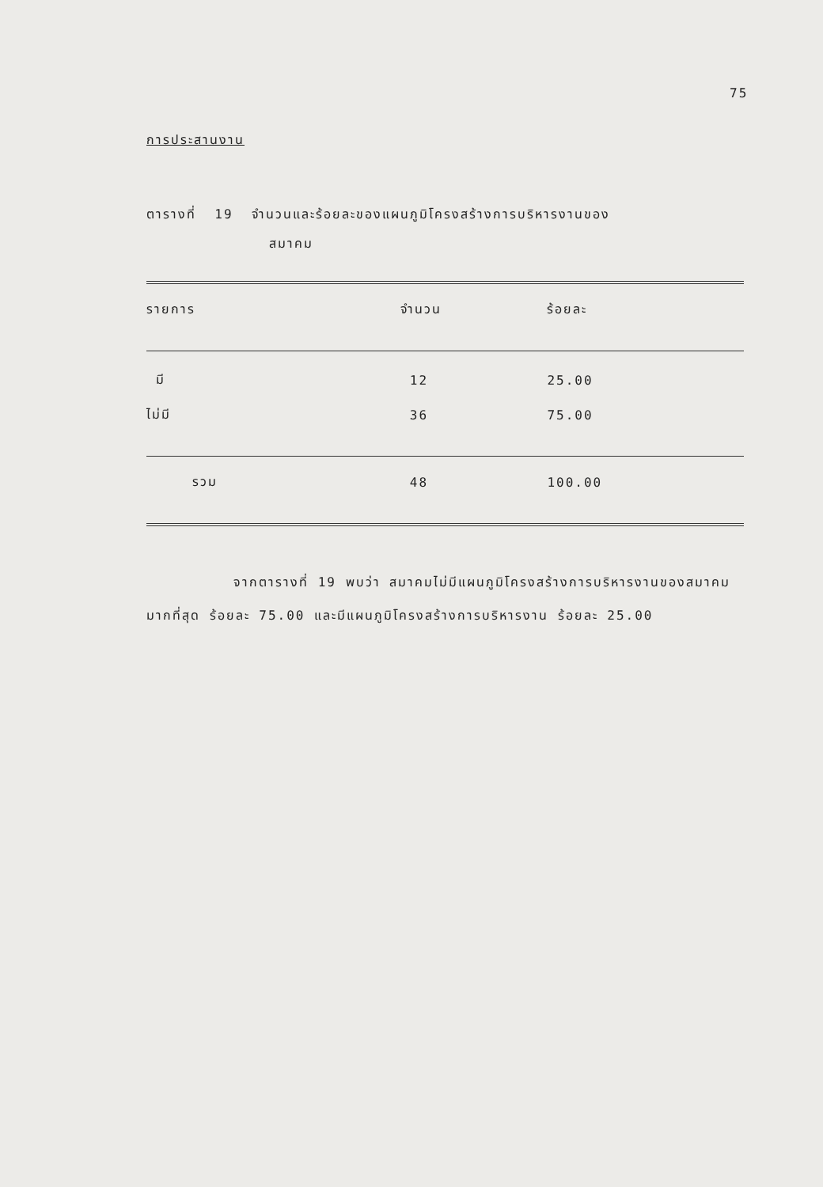75
การประสานงาน
ตารางที่ 19 จำนวนและร้อยละของแผนภูมิโครงสร้างการบริหารงานของ
สมาคม
| รายการ | จำนวน | ร้อยละ |
| --- | --- | --- |
| มี | 12 | 25.00 |
| ไม่มี | 36 | 75.00 |
| รวม | 48 | 100.00 |
จากตารางที่ 19 พบว่า สมาคมไม่มีแผนภูมิโครงสร้างการบริหารงานของสมาคมมากที่สุด ร้อยละ 75.00 และมีแผนภูมิโครงสร้างการบริหารงาน ร้อยละ 25.00